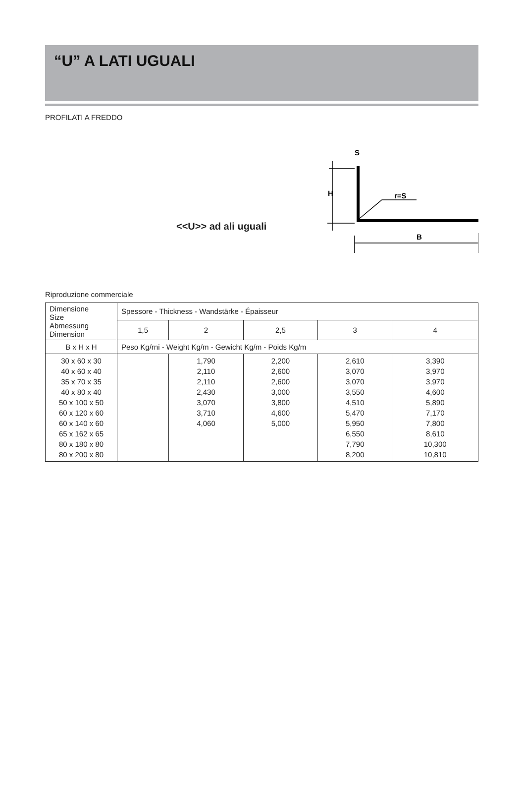“U” A LATI UGUALI
PROFILATI A FREDDO
<<U>> ad ali uguali
S
H
r=S
B
Riproduzione commerciale
| Dimensione Size Abmessung Dimension | Spessore - Thickness - Wandstärke - Épaisseur | | | | |
| --- | --- | --- | --- | --- | --- |
| | 1,5 | 2 | 2,5 | 3 | 4 |
| B x H x H | Peso Kg/rni - Weight Kg/m - Gewicht Kg/m - Poids Kg/m | | | | |
| 30 x 60 x 30 40 x 60 x 40 35 x 70 x 35 40 x 80 x 40 50 x 100 x 50 60 x 120 x 60 60 x 140 x 60 65 x 162 x 65 80 x 180 x 80 80 x 200 x 80 | | 1,790 2,110 2,110 2,430 3,070 3,710 4,060 | 2,200 2,600 2,600 3,000 3,800 4,600 5,000 | 2,610 3,070 3,070 3,550 4,510 5,470 5,950 6,550 7,790 8,200 | 3,390 3,970 3,970 4,600 5,890 7,170 7,800 8,610 10,300 10,810 |